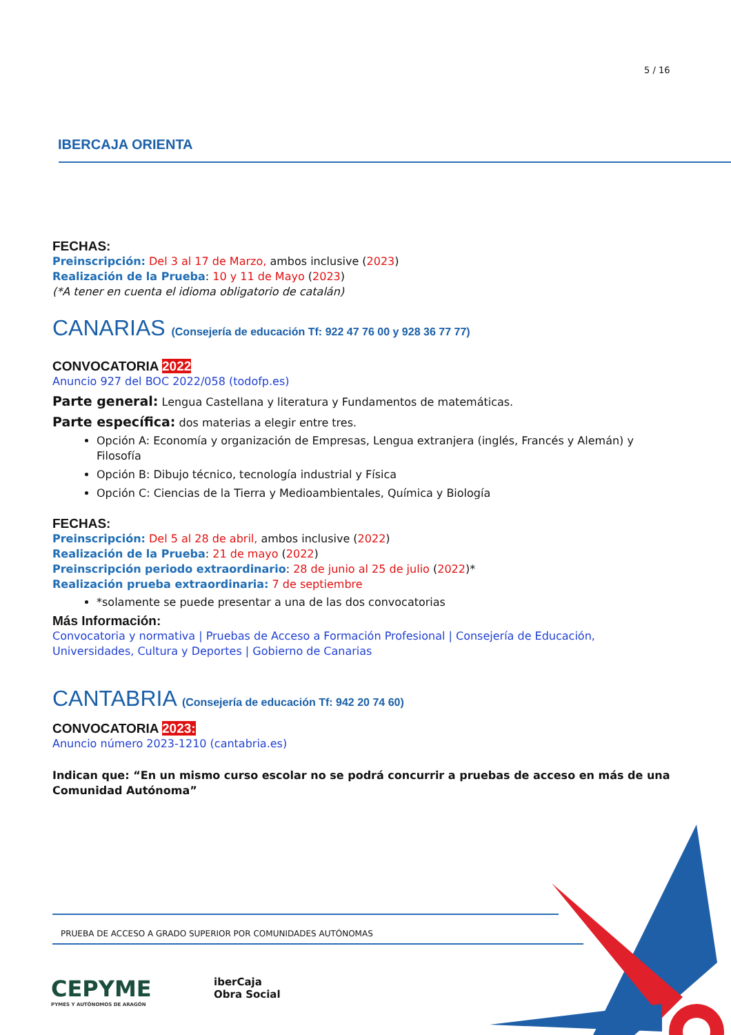5 / 16
IBERCAJA ORIENTA
FECHAS:
Preinscripción: Del 3 al 17 de Marzo, ambos inclusive (2023)
Realización de la Prueba: 10 y 11 de Mayo (2023)
(*A tener en cuenta el idioma obligatorio de catalán)
CANARIAS (Consejería de educación Tf: 922 47 76 00 y 928 36 77 77)
CONVOCATORIA 2022
Anuncio 927 del BOC 2022/058 (todofp.es)
Parte general: Lengua Castellana y literatura y Fundamentos de matemáticas.
Parte específica: dos materias a elegir entre tres.
Opción A: Economía y organización de Empresas, Lengua extranjera (inglés, Francés y Alemán) y Filosofía
Opción B: Dibujo técnico, tecnología industrial y Física
Opción C: Ciencias de la Tierra y Medioambientales, Química y Biología
FECHAS:
Preinscripción: Del 5 al 28 de abril, ambos inclusive (2022)
Realización de la Prueba: 21 de mayo (2022)
Preinscripción periodo extraordinario: 28 de junio al 25 de julio (2022)*
Realización prueba extraordinaria: 7 de septiembre
*solamente se puede presentar a una de las dos convocatorias
Más Información:
Convocatoria y normativa | Pruebas de Acceso a Formación Profesional | Consejería de Educación, Universidades, Cultura y Deportes | Gobierno de Canarias
CANTABRIA (Consejería de educación Tf: 942 20 74 60)
CONVOCATORIA 2023:
Anuncio número 2023-1210 (cantabria.es)
Indican que: “En un mismo curso escolar no se podrá concurrir a pruebas de acceso en más de una Comunidad Autónoma”
PRUEBA DE ACCESO A GRADO SUPERIOR POR COMUNIDADES AUTÓNOMAS
CEPYME
PYMES Y AUTÓNOMOS DE ARAGÓN
iberCaja
Obra Social